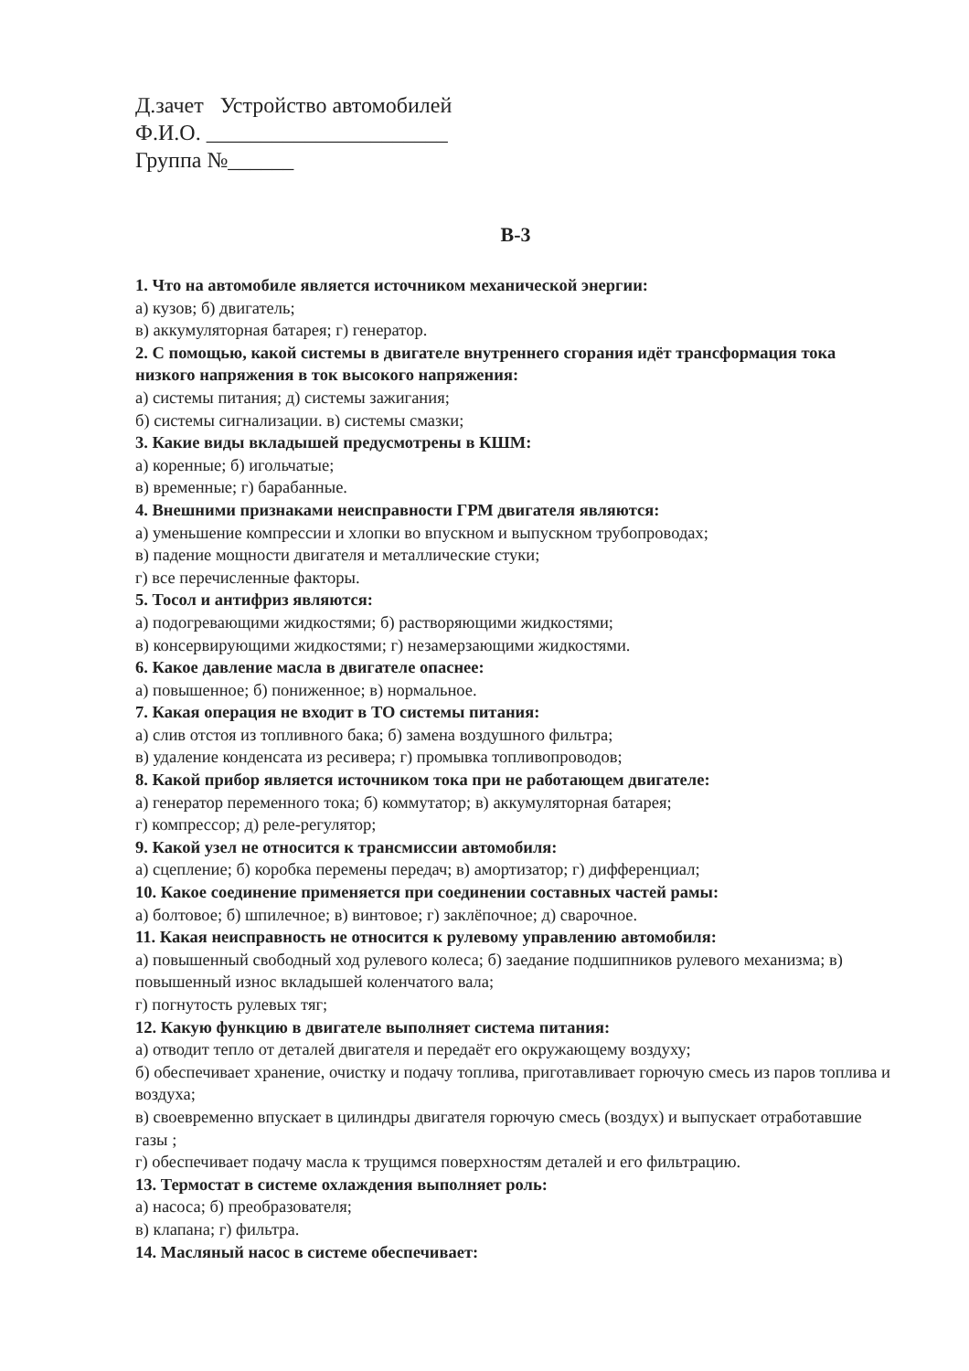Д.зачет Устройство автомобилей
Ф.И.О. ______________________
Группа №______
В-3
1. Что на автомобиле является источником механической энергии:
а) кузов; б) двигатель;
в) аккумуляторная батарея; г) генератор.
2. С помощью, какой системы в двигателе внутреннего сгорания идёт трансформация тока низкого напряжения в ток высокого напряжения:
а) системы питания; д) системы зажигания;
б) системы сигнализации. в) системы смазки;
3. Какие виды вкладышей предусмотрены в КШМ:
а) коренные; б) игольчатые;
в) временные; г) барабанные.
4. Внешними признаками неисправности ГРМ двигателя являются:
а) уменьшение компрессии и хлопки во впускном и выпускном трубопроводах;
в) падение мощности двигателя и металлические стуки;
г) все перечисленные факторы.
5. Тосол и антифриз являются:
а) подогревающими жидкостями; б) растворяющими жидкостями;
в) консервирующими жидкостями; г) незамерзающими жидкостями.
6. Какое давление масла в двигателе опаснее:
а) повышенное; б) пониженное; в) нормальное.
7. Какая операция не входит в ТО системы питания:
а) слив отстоя из топливного бака; б) замена воздушного фильтра;
в) удаление конденсата из ресивера; г) промывка топливопроводов;
8. Какой прибор является источником тока при не работающем двигателе:
а) генератор переменного тока; б) коммутатор; в) аккумуляторная батарея;
г) компрессор; д) реле-регулятор;
9. Какой узел не относится к трансмиссии автомобиля:
а) сцепление; б) коробка перемены передач; в) амортизатор; г) дифференциал;
10. Какое соединение применяется при соединении составных частей рамы:
а) болтовое; б) шпилечное; в) винтовое; г) заклёпочное; д) сварочное.
11. Какая неисправность не относится к рулевому управлению автомобиля:
а) повышенный свободный ход рулевого колеса; б) заедание подшипников рулевого механизма; в) повышенный износ вкладышей коленчатого вала;
г) погнутость рулевых тяг;
12. Какую функцию в двигателе выполняет система питания:
а) отводит тепло от деталей двигателя и передаёт его окружающему воздуху;
б) обеспечивает хранение, очистку и подачу топлива, приготавливает горючую смесь из паров топлива и воздуха;
в) своевременно впускает в цилиндры двигателя горючую смесь (воздух) и выпускает отработавшие газы ;
г) обеспечивает подачу масла к трущимся поверхностям деталей и его фильтрацию.
13. Термостат в системе охлаждения выполняет роль:
а) насоса; б) преобразователя;
в) клапана; г) фильтра.
14. Масляный насос в системе обеспечивает: